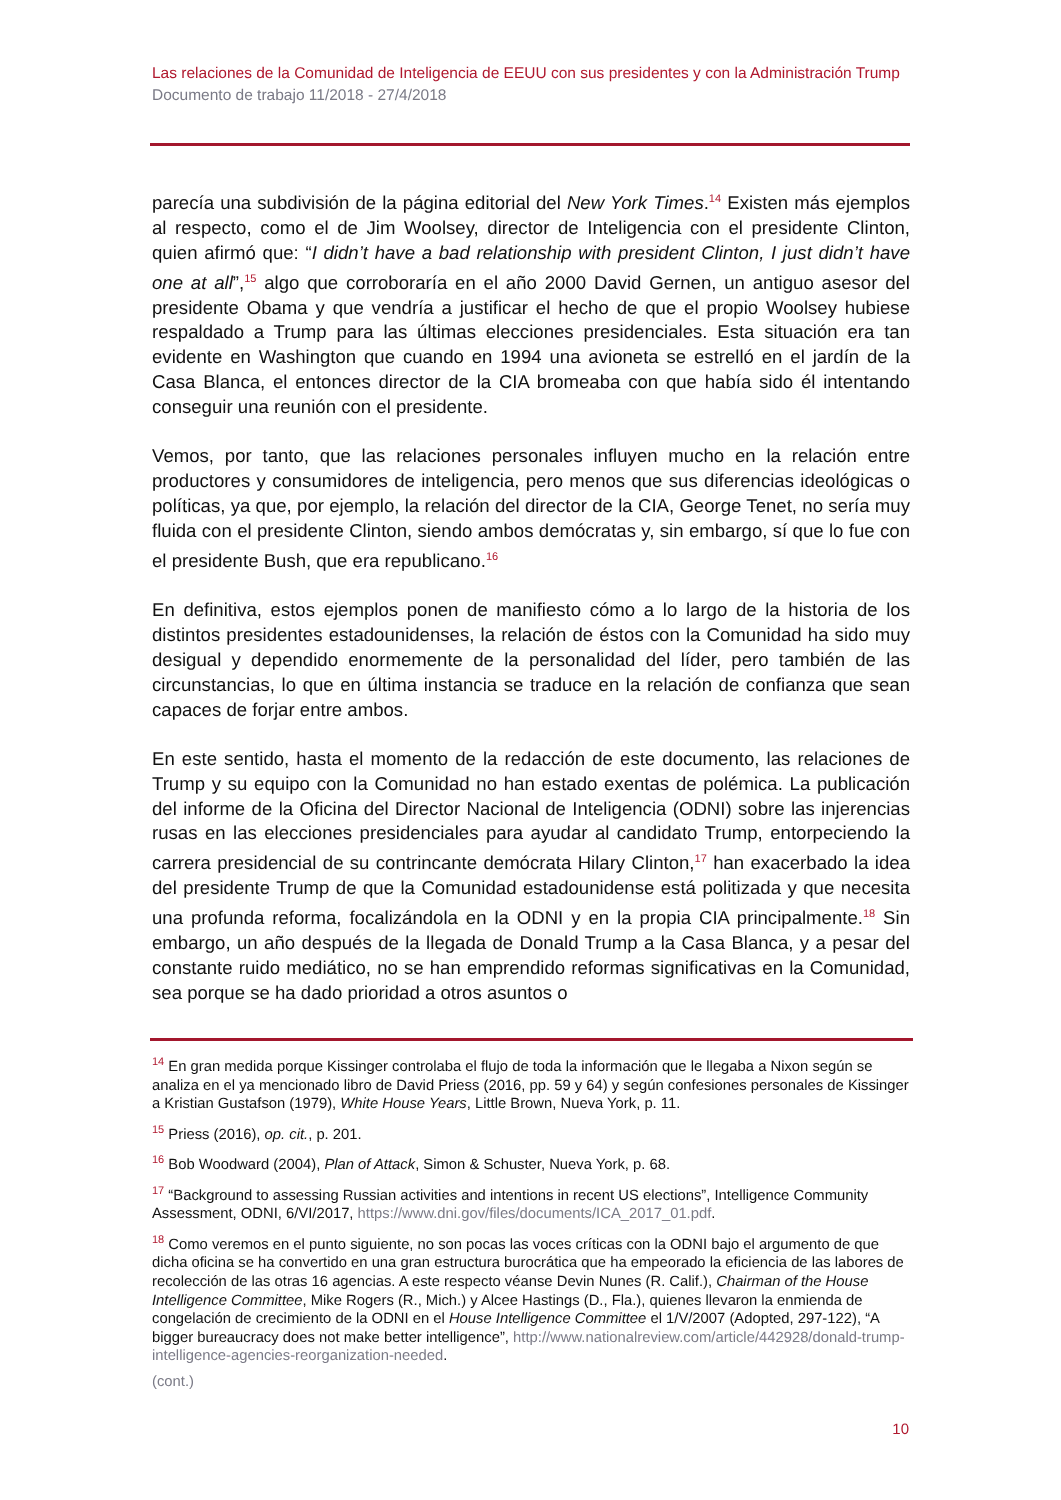Las relaciones de la Comunidad de Inteligencia de EEUU con sus presidentes y con la Administración Trump
Documento de trabajo 11/2018 - 27/4/2018
parecía una subdivisión de la página editorial del New York Times.<sup>14</sup> Existen más ejemplos al respecto, como el de Jim Woolsey, director de Inteligencia con el presidente Clinton, quien afirmó que: “I didn’t have a bad relationship with president Clinton, I just didn’t have one at all”,<sup>15</sup> algo que corroboraría en el año 2000 David Gernen, un antiguo asesor del presidente Obama y que vendría a justificar el hecho de que el propio Woolsey hubiese respaldado a Trump para las últimas elecciones presidenciales. Esta situación era tan evidente en Washington que cuando en 1994 una avioneta se estrelló en el jardín de la Casa Blanca, el entonces director de la CIA bromeaba con que había sido él intentando conseguir una reunión con el presidente.
Vemos, por tanto, que las relaciones personales influyen mucho en la relación entre productores y consumidores de inteligencia, pero menos que sus diferencias ideológicas o políticas, ya que, por ejemplo, la relación del director de la CIA, George Tenet, no sería muy fluida con el presidente Clinton, siendo ambos demócratas y, sin embargo, sí que lo fue con el presidente Bush, que era republicano.<sup>16</sup>
En definitiva, estos ejemplos ponen de manifiesto cómo a lo largo de la historia de los distintos presidentes estadounidenses, la relación de éstos con la Comunidad ha sido muy desigual y dependido enormemente de la personalidad del líder, pero también de las circunstancias, lo que en última instancia se traduce en la relación de confianza que sean capaces de forjar entre ambos.
En este sentido, hasta el momento de la redacción de este documento, las relaciones de Trump y su equipo con la Comunidad no han estado exentas de polémica. La publicación del informe de la Oficina del Director Nacional de Inteligencia (ODNI) sobre las injerencias rusas en las elecciones presidenciales para ayudar al candidato Trump, entorpeciendo la carrera presidencial de su contrincante demócrata Hilary Clinton,<sup>17</sup> han exacerbado la idea del presidente Trump de que la Comunidad estadounidense está politizada y que necesita una profunda reforma, focalizándola en la ODNI y en la propia CIA principalmente.<sup>18</sup> Sin embargo, un año después de la llegada de Donald Trump a la Casa Blanca, y a pesar del constante ruido mediático, no se han emprendido reformas significativas en la Comunidad, sea porque se ha dado prioridad a otros asuntos o
<sup>14</sup> En gran medida porque Kissinger controlaba el flujo de toda la información que le llegaba a Nixon según se analiza en el ya mencionado libro de David Priess (2016, pp. 59 y 64) y según confesiones personales de Kissinger a Kristian Gustafson (1979), White House Years, Little Brown, Nueva York, p. 11.
<sup>15</sup> Priess (2016), op. cit., p. 201.
<sup>16</sup> Bob Woodward (2004), Plan of Attack, Simon & Schuster, Nueva York, p. 68.
<sup>17</sup> “Background to assessing Russian activities and intentions in recent US elections”, Intelligence Community Assessment, ODNI, 6/VI/2017, https://www.dni.gov/files/documents/ICA_2017_01.pdf.
<sup>18</sup> Como veremos en el punto siguiente, no son pocas las voces críticas con la ODNI bajo el argumento de que dicha oficina se ha convertido en una gran estructura burocrática que ha empeorado la eficiencia de las labores de recolección de las otras 16 agencias. A este respecto véanse Devin Nunes (R. Calif.), Chairman of the House Intelligence Committee, Mike Rogers (R., Mich.) y Alcee Hastings (D., Fla.), quienes llevaron la enmienda de congelación de crecimiento de la ODNI en el House Intelligence Committee el 1/V/2007 (Adopted, 297-122), “A bigger bureaucracy does not make better intelligence”, http://www.nationalreview.com/article/442928/donald-trump-intelligence-agencies-reorganization-needed.
(cont.)
10